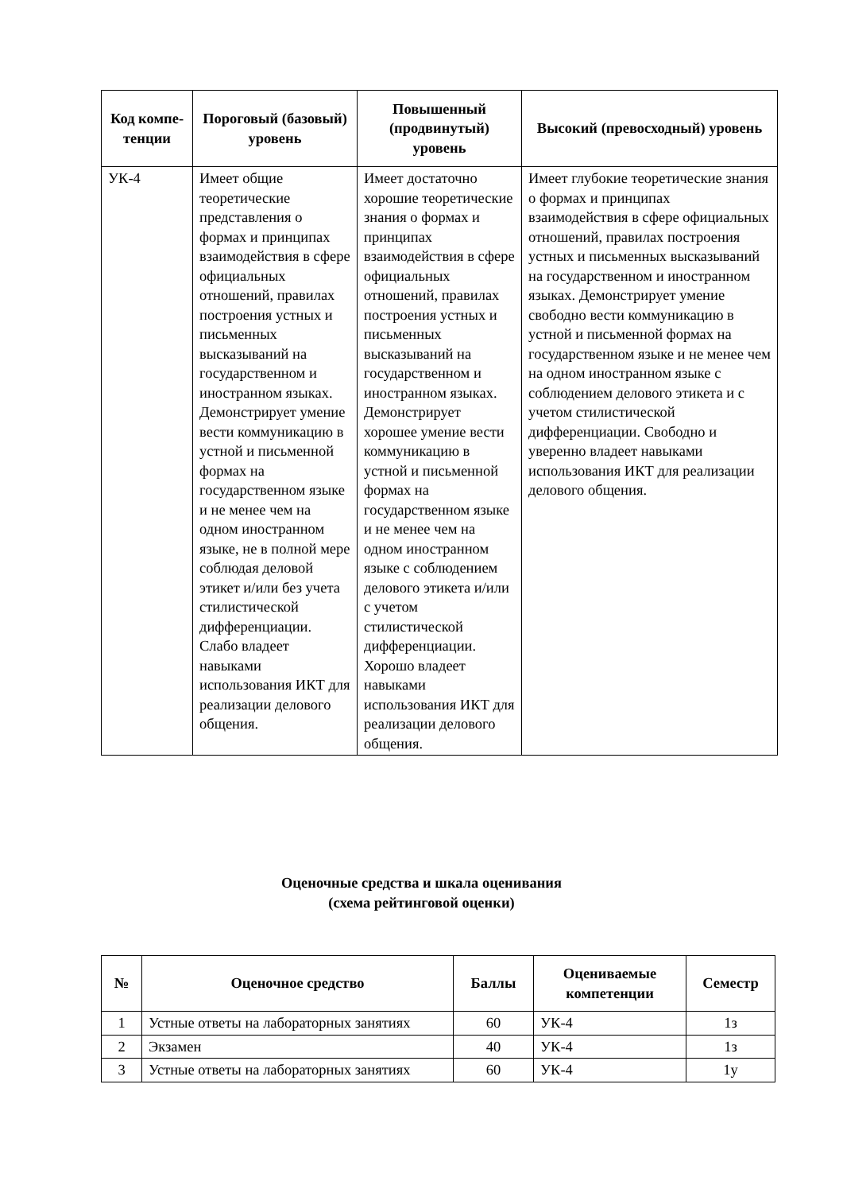| Код компе-тенции | Пороговый (базовый) уровень | Повышенный (продвинутый) уровень | Высокий (превосходный) уровень |
| --- | --- | --- | --- |
| УК-4 | Имеет общие теоретические представления о формах и принципах взаимодействия в сфере официальных отношений, правилах построения устных и письменных высказываний на государственном и иностранном языках. Демонстрирует умение вести коммуникацию в устной и письменной формах на государственном языке и не менее чем на одном иностранном языке, не в полной мере соблюдая деловой этикет и/или без учета стилистической дифференциации. Слабо владеет навыками использования ИКТ для реализации делового общения. | Имеет достаточно хорошие теоретические знания о формах и принципах взаимодействия в сфере официальных отношений, правилах построения устных и письменных высказываний на государственном и иностранном языках. Демонстрирует хорошее умение вести коммуникацию в устной и письменной формах на государственном языке и не менее чем на одном иностранном языке с соблюдением делового этикета и/или с учетом стилистической дифференциации. Хорошо владеет навыками использования ИКТ для реализации делового общения. | Имеет глубокие теоретические знания о формах и принципах взаимодействия в сфере официальных отношений, правилах построения устных и письменных высказываний на государственном и иностранном языках. Демонстрирует умение свободно вести коммуникацию в устной и письменной формах на государственном языке и не менее чем на одном иностранном языке с соблюдением делового этикета и с учетом стилистической дифференциации. Свободно и уверенно владеет навыками использования ИКТ для реализации делового общения. |
Оценочные средства и шкала оценивания
(схема рейтинговой оценки)
| № | Оценочное средство | Баллы | Оцениваемые компетенции | Семестр |
| --- | --- | --- | --- | --- |
| 1 | Устные ответы на лабораторных занятиях | 60 | УК-4 | 1з |
| 2 | Экзамен | 40 | УК-4 | 1з |
| 3 | Устные ответы на лабораторных занятиях | 60 | УК-4 | 1у |